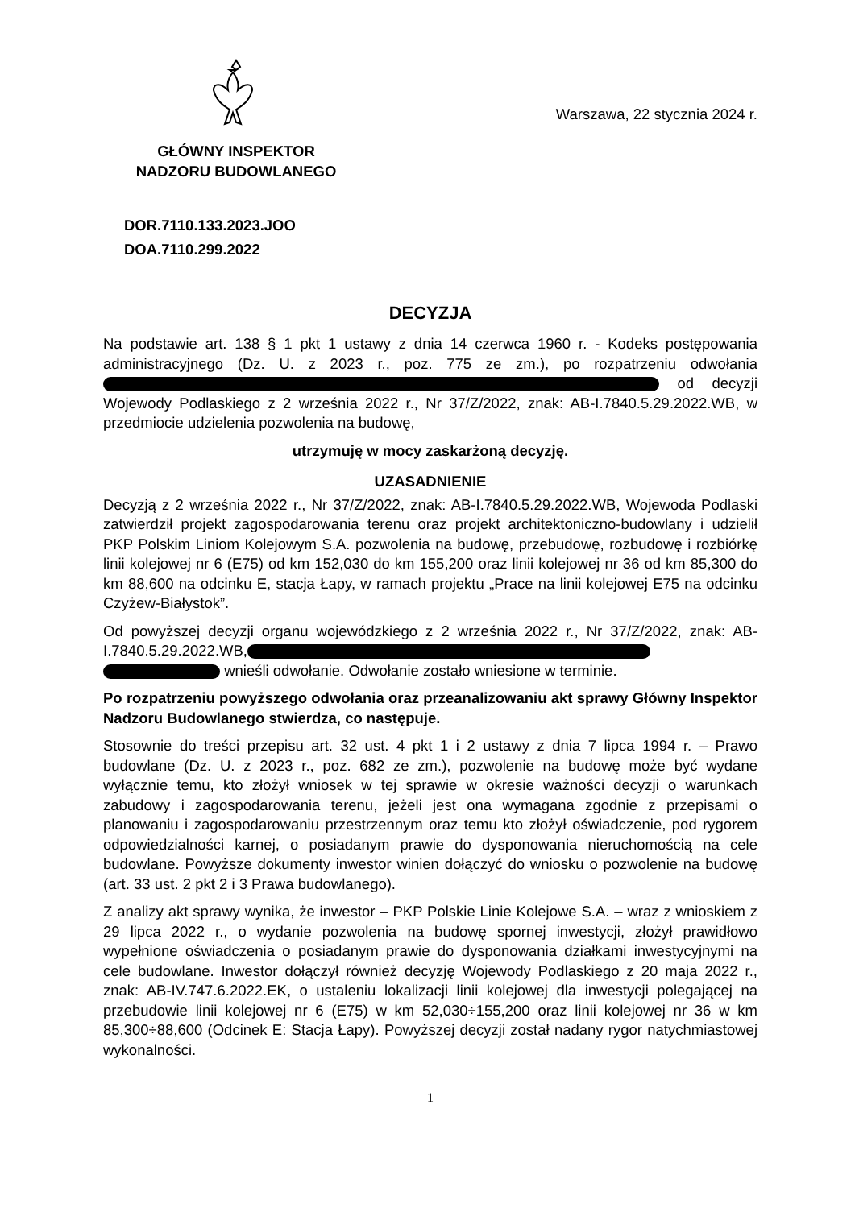GŁÓWNY INSPEKTOR
NADZORU BUDOWLANEGO
Warszawa, 22 stycznia 2024 r.
DOR.7110.133.2023.JOO
DOA.7110.299.2022
DECYZJA
Na podstawie art. 138 § 1 pkt 1 ustawy z dnia 14 czerwca 1960 r. - Kodeks postępowania administracyjnego (Dz. U. z 2023 r., poz. 775 ze zm.), po rozpatrzeniu odwołania od decyzji Wojewody Podlaskiego z 2 września 2022 r., Nr 37/Z/2022, znak: AB-I.7840.5.29.2022.WB, w przedmiocie udzielenia pozwolenia na budowę,
utrzymuję w mocy zaskarżoną decyzję.
UZASADNIENIE
Decyzją z 2 września 2022 r., Nr 37/Z/2022, znak: AB-I.7840.5.29.2022.WB, Wojewoda Podlaski zatwierdził projekt zagospodarowania terenu oraz projekt architektoniczno-budowlany i udzielił PKP Polskim Liniom Kolejowym S.A. pozwolenia na budowę, przebudowę, rozbudowę i rozbiórkę linii kolejowej nr 6 (E75) od km 152,030 do km 155,200 oraz linii kolejowej nr 36 od km 85,300 do km 88,600 na odcinku E, stacja Łapy, w ramach projektu „Prace na linii kolejowej E75 na odcinku Czyżew-Białystok”.
Od powyższej decyzji organu wojewódzkiego z 2 września 2022 r., Nr 37/Z/2022, znak: AB-I.7840.5.29.2022.WB, wnieśli odwołanie. Odwołanie zostało wniesione w terminie.
Po rozpatrzeniu powyższego odwołania oraz przeanalizowaniu akt sprawy Główny Inspektor Nadzoru Budowlanego stwierdza, co następuje.
Stosownie do treści przepisu art. 32 ust. 4 pkt 1 i 2 ustawy z dnia 7 lipca 1994 r. – Prawo budowlane (Dz. U. z 2023 r., poz. 682 ze zm.), pozwolenie na budowę może być wydane wyłącznie temu, kto złożył wniosek w tej sprawie w okresie ważności decyzji o warunkach zabudowy i zagospodarowania terenu, jeżeli jest ona wymagana zgodnie z przepisami o planowaniu i zagospodarowaniu przestrzennym oraz temu kto złożył oświadczenie, pod rygorem odpowiedzialności karnej, o posiadanym prawie do dysponowania nieruchomością na cele budowlane. Powyższe dokumenty inwestor winien dołączyć do wniosku o pozwolenie na budowę (art. 33 ust. 2 pkt 2 i 3 Prawa budowlanego).
Z analizy akt sprawy wynika, że inwestor – PKP Polskie Linie Kolejowe S.A. – wraz z wnioskiem z 29 lipca 2022 r., o wydanie pozwolenia na budowę spornej inwestycji, złożył prawidłowo wypełnione oświadczenia o posiadanym prawie do dysponowania działkami inwestycyjnymi na cele budowlane. Inwestor dołączył również decyzję Wojewody Podlaskiego z 20 maja 2022 r., znak: AB-IV.747.6.2022.EK, o ustaleniu lokalizacji linii kolejowej dla inwestycji polegającej na przebudowie linii kolejowej nr 6 (E75) w km 52,030÷155,200 oraz linii kolejowej nr 36 w km 85,300÷88,600 (Odcinek E: Stacja Łapy). Powyższej decyzji został nadany rygor natychmiastowej wykonalności.
1